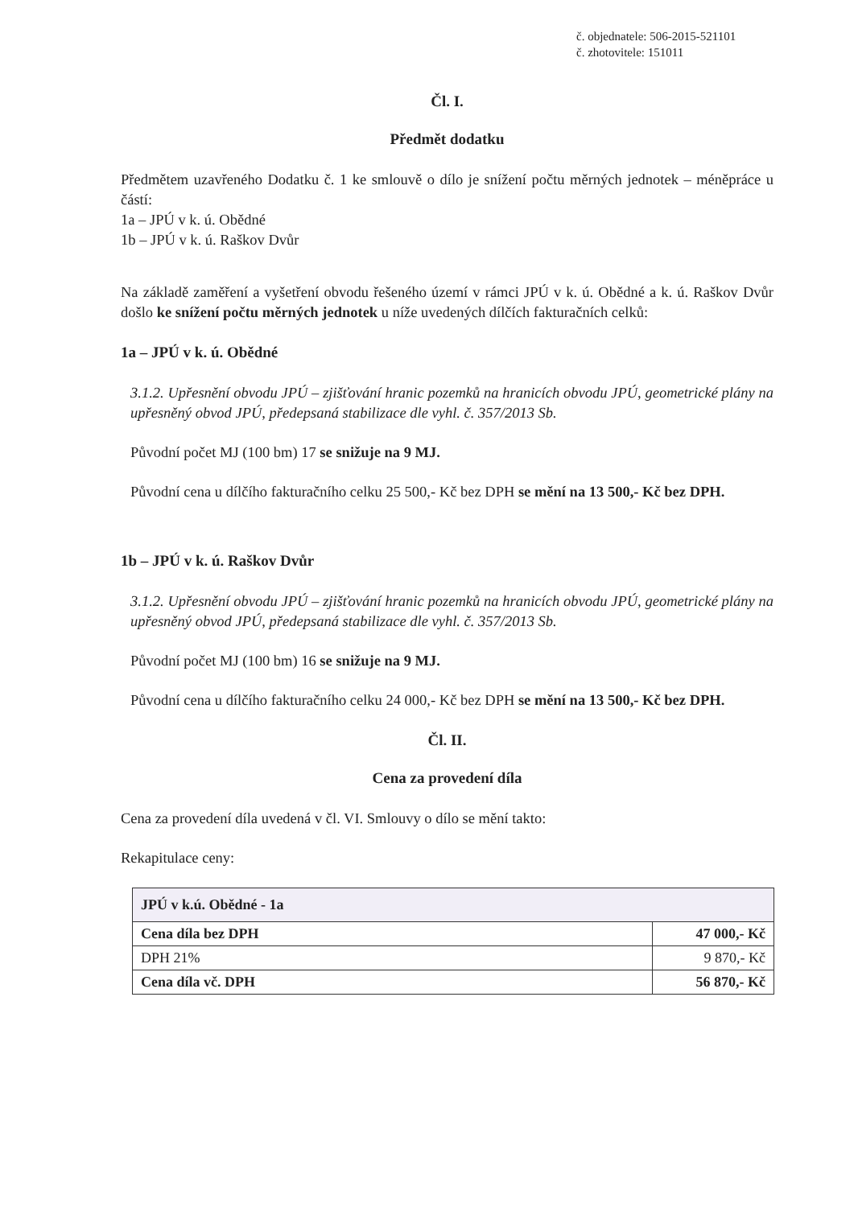č. objednatele: 506-2015-521101
č. zhotovitele: 151011
Čl. I.
Předmět dodatku
Předmětem uzavřeného Dodatku č. 1 ke smlouvě o dílo je snížení počtu měrných jednotek – méněpráce u částí:
1a – JPÚ v k. ú. Obědné
1b – JPÚ v k. ú. Raškov Dvůr
Na základě zaměření a vyšetření obvodu řešeného území v rámci JPÚ v k. ú. Obědné a k. ú. Raškov Dvůr došlo ke snížení počtu měrných jednotek u níže uvedených dílčích fakturačních celků:
1a – JPÚ v k. ú. Obědné
3.1.2. Upřesnění obvodu JPÚ – zjišťování hranic pozemků na hranicích obvodu JPÚ, geometrické plány na upřesněný obvod JPÚ, předepsaná stabilizace dle vyhl. č. 357/2013 Sb.
Původní počet MJ (100 bm) 17 se snižuje na 9 MJ.
Původní cena u dílčího fakturačního celku 25 500,- Kč bez DPH se mění na 13 500,- Kč bez DPH.
1b – JPÚ v k. ú. Raškov Dvůr
3.1.2. Upřesnění obvodu JPÚ – zjišťování hranic pozemků na hranicích obvodu JPÚ, geometrické plány na upřesněný obvod JPÚ, předepsaná stabilizace dle vyhl. č. 357/2013 Sb.
Původní počet MJ (100 bm) 16 se snižuje na 9 MJ.
Původní cena u dílčího fakturačního celku 24 000,- Kč bez DPH se mění na 13 500,- Kč bez DPH.
Čl. II.
Cena za provedení díla
Cena za provedení díla uvedená v čl. VI. Smlouvy o dílo se mění takto:
Rekapitulace ceny:
| JPÚ v k.ú. Obědné - 1a | |
| Cena díla bez DPH | 47 000,- Kč |
| DPH 21% | 9 870,- Kč |
| Cena díla vč. DPH | 56 870,- Kč |